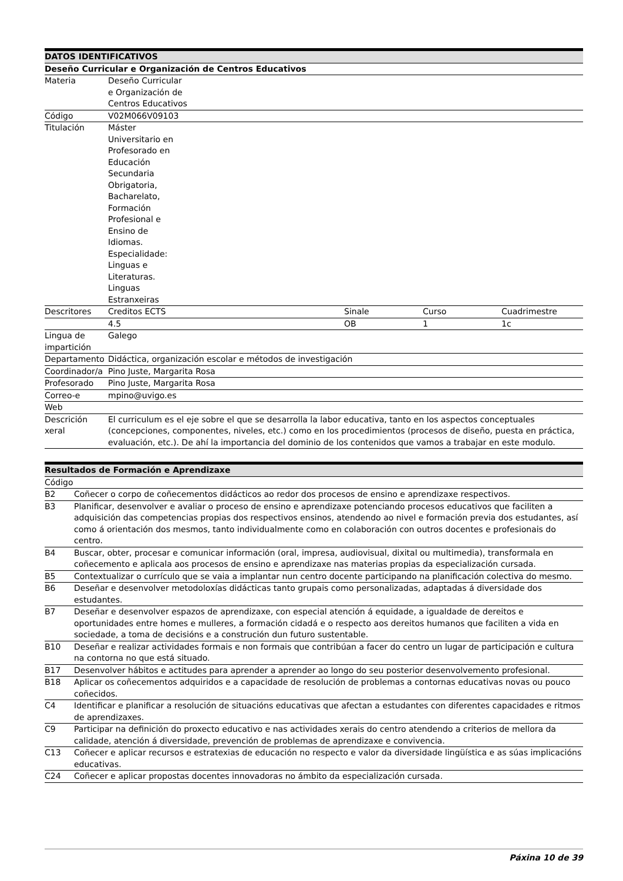| DATOS IDENTIFICATIVOS | | | | |
| --- | --- | --- | --- | --- |
| Deseño Curricular e Organización de Centros Educativos | | | | |
| Materia | Deseño Curricular e Organización de Centros Educativos | | | |
| Código | V02M066V09103 | | | |
| Titulación | Máster Universitario en Profesorado en Educación Secundaria Obrigatoria, Bacharelato, Formación Profesional e Ensino de Idiomas. Especialidade: Linguas e Literaturas. Linguas Estranxeiras | | | |
| Descritores | Creditos ECTS | Sinale | Curso | Cuadrimestre |
| | 4.5 | OB | 1 | 1c |
| Lingua de impartición | Galego | | | |
| Departamento | Didáctica, organización escolar e métodos de investigación | | | |
| Coordinador/a | Pino Juste, Margarita Rosa | | | |
| Profesorado | Pino Juste, Margarita Rosa | | | |
| Correo-e | mpino@uvigo.es | | | |
| Web | | | | |
| Descrición xeral | El curriculum es el eje sobre el que se desarrolla la labor educativa, tanto en los aspectos conceptuales (concepciones, componentes, niveles, etc.) como en los procedimientos (procesos de diseño, puesta en práctica, evaluación, etc.). De ahí la importancia del dominio de los contenidos que vamos a trabajar en este modulo. | | | |
| Resultados de Formación e Aprendizaxe | |
| --- | --- |
| Código | |
| B2 | Coñecer o corpo de coñecementos didácticos ao redor dos procesos de ensino e aprendizaxe respectivos. |
| B3 | Planificar, desenvolver e avaliar o proceso de ensino e aprendizaxe potenciando procesos educativos que faciliten a adquisición das competencias propias dos respectivos ensinos, atendendo ao nivel e formación previa dos estudantes, así como á orientación dos mesmos, tanto individualmente como en colaboración con outros docentes e profesionais do centro. |
| B4 | Buscar, obter, procesar e comunicar información (oral, impresa, audiovisual, dixital ou multimedia), transformala en coñecemento e aplicala aos procesos de ensino e aprendizaxe nas materias propias da especialización cursada. |
| B5 | Contextualizar o currículo que se vaia a implantar nun centro docente participando na planificación colectiva do mesmo. |
| B6 | Deseñar e desenvolver metodoloxías didácticas tanto grupais como personalizadas, adaptadas á diversidade dos estudantes. |
| B7 | Deseñar e desenvolver espazos de aprendizaxe, con especial atención á equidade, a igualdade de dereitos e oportunidades entre homes e mulleres, a formación cidadá e o respecto aos dereitos humanos que faciliten a vida en sociedade, a toma de decisións e a construción dun futuro sustentable. |
| B10 | Deseñar e realizar actividades formais e non formais que contribúan a facer do centro un lugar de participación e cultura na contorna no que está situado. |
| B17 | Desenvolver hábitos e actitudes para aprender a aprender ao longo do seu posterior desenvolvemento profesional. |
| B18 | Aplicar os coñecementos adquiridos e a capacidade de resolución de problemas a contornas educativas novas ou pouco coñecidos. |
| C4 | Identificar e planificar a resolución de situacións educativas que afectan a estudantes con diferentes capacidades e ritmos de aprendizaxes. |
| C9 | Participar na definición do proxecto educativo e nas actividades xerais do centro atendendo a criterios de mellora da calidade, atención á diversidade, prevención de problemas de aprendizaxe e convivencia. |
| C13 | Coñecer e aplicar recursos e estratexias de educación no respecto e valor da diversidade lingüística e as súas implicacións educativas. |
| C24 | Coñecer e aplicar propostas docentes innovadoras no ámbito da especialización cursada. |
Páxina 10 de 39